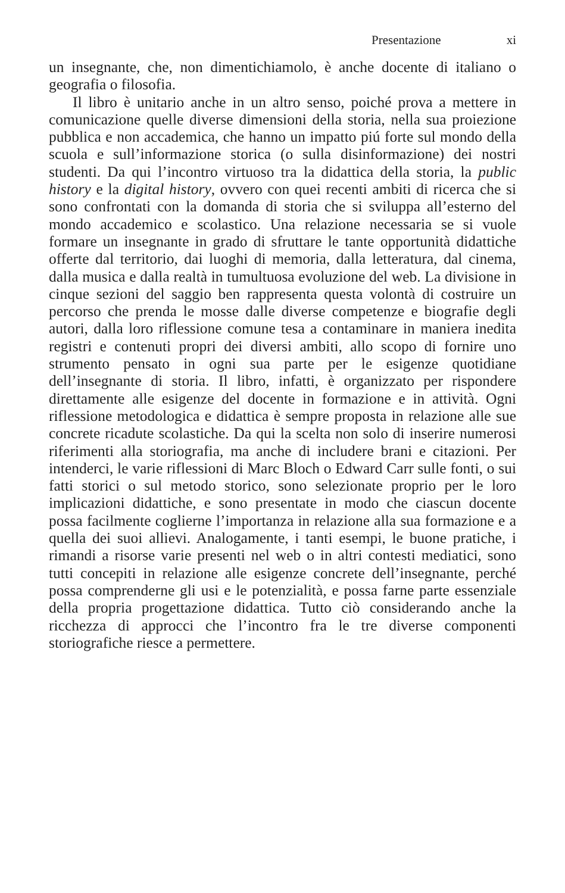Presentazione xi
un insegnante, che, non dimentichiamolo, è anche docente di italiano o geografia o filosofia.
Il libro è unitario anche in un altro senso, poiché prova a mettere in comunicazione quelle diverse dimensioni della storia, nella sua proiezione pubblica e non accademica, che hanno un impatto piú forte sul mondo della scuola e sull’informazione storica (o sulla disinformazione) dei nostri studenti. Da qui l’incontro virtuoso tra la didattica della storia, la public history e la digital history, ovvero con quei recenti ambiti di ricerca che si sono confrontati con la domanda di storia che si sviluppa all’esterno del mondo accademico e scolastico. Una relazione necessaria se si vuole formare un insegnante in grado di sfruttare le tante opportunità didattiche offerte dal territorio, dai luoghi di memoria, dalla letteratura, dal cinema, dalla musica e dalla realtà in tumultuosa evoluzione del web. La divisione in cinque sezioni del saggio ben rappresenta questa volontà di costruire un percorso che prenda le mosse dalle diverse competenze e biografie degli autori, dalla loro riflessione comune tesa a contaminare in maniera inedita registri e contenuti propri dei diversi ambiti, allo scopo di fornire uno strumento pensato in ogni sua parte per le esigenze quotidiane dell’insegnante di storia. Il libro, infatti, è organizzato per rispondere direttamente alle esigenze del docente in formazione e in attività. Ogni riflessione metodologica e didattica è sempre proposta in relazione alle sue concrete ricadute scolastiche. Da qui la scelta non solo di inserire numerosi riferimenti alla storiografia, ma anche di includere brani e citazioni. Per intenderci, le varie riflessioni di Marc Bloch o Edward Carr sulle fonti, o sui fatti storici o sul metodo storico, sono selezionate proprio per le loro implicazioni didattiche, e sono presentate in modo che ciascun docente possa facilmente coglierne l’importanza in relazione alla sua formazione e a quella dei suoi allievi. Analogamente, i tanti esempi, le buone pratiche, i rimandi a risorse varie presenti nel web o in altri contesti mediatici, sono tutti concepiti in relazione alle esigenze concrete dell’insegnante, perché possa comprenderne gli usi e le potenzialità, e possa farne parte essenziale della propria progettazione didattica. Tutto ciò considerando anche la ricchezza di approcci che l’incontro fra le tre diverse componenti storiografiche riesce a permettere.